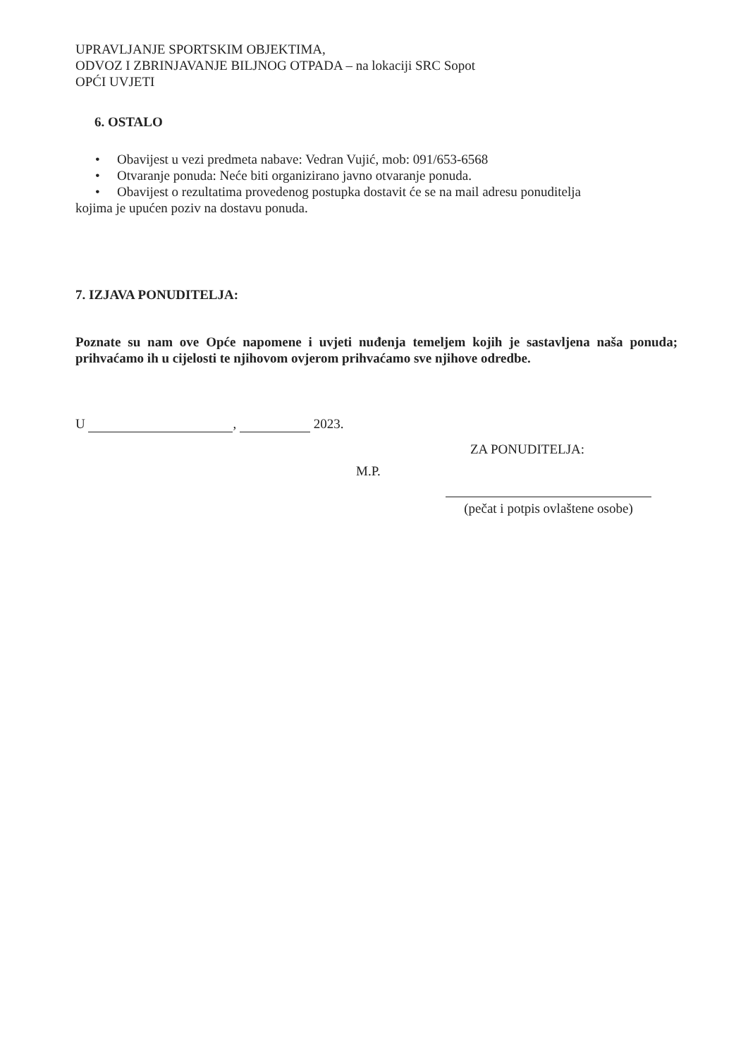UPRAVLJANJE SPORTSKIM OBJEKTIMA,
ODVOZ I ZBRINJAVANJE BILJNOG OTPADA – na lokaciji SRC Sopot
OPĆI UVJETI
6. OSTALO
• Obavijest u vezi predmeta nabave: Vedran Vujić, mob: 091/653-6568
• Otvaranje ponuda: Neće biti organizirano javno otvaranje ponuda.
• Obavijest o rezultatima provedenog postupka dostavit će se na mail adresu ponuditelja
kojima je upućen poziv na dostavu ponuda.
7. IZJAVA PONUDITELJA:
Poznate su nam ove Opće napomene i uvjeti nuđenja temeljem kojih je sastavljena naša ponuda; prihvaćamo ih u cijelosti te njihovom ovjerom prihvaćamo sve njihove odredbe.
U , 2023.
ZA PONUDITELJA:
M.P.
(pečat i potpis ovlaštene osobe)